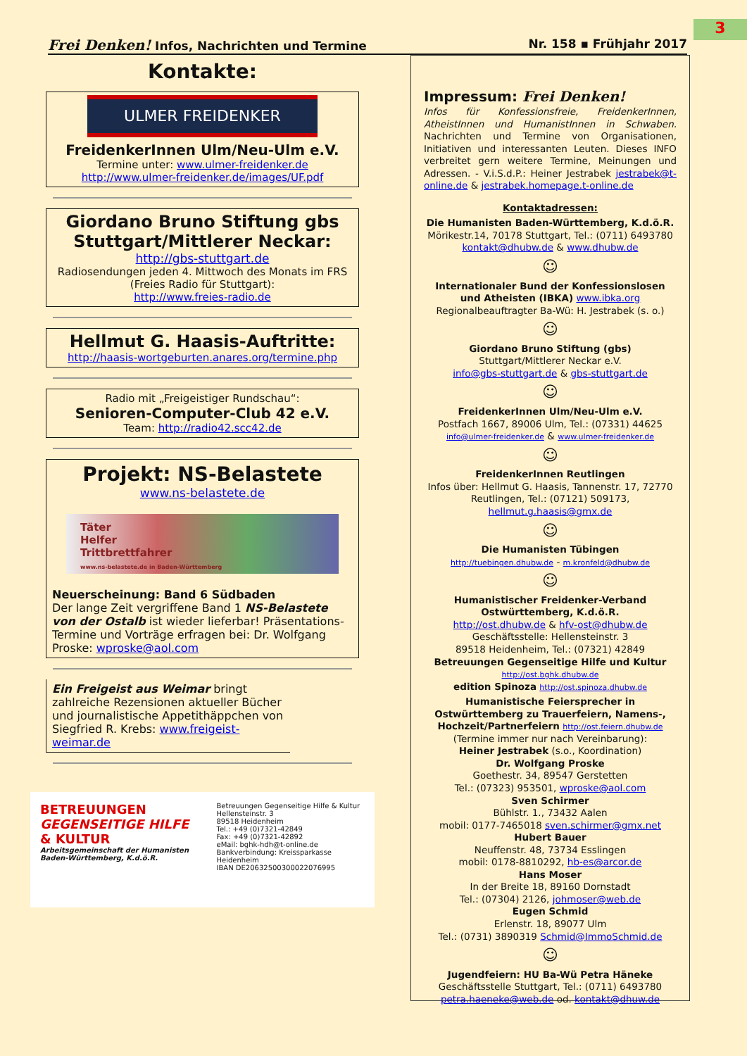3
Frei Denken! Infos, Nachrichten und Termine Nr. 158 ▪ Frühjahr 2017
Kontakte:
ULMER FREIDENKER
FreidenkerInnen Ulm/Neu-Ulm e.V.
Termine unter: www.ulmer-freidenker.de
http://www.ulmer-freidenker.de/images/UF.pdf
Giordano Bruno Stiftung gbs Stuttgart/Mittlerer Neckar:
http://gbs-stuttgart.de
Radiosendungen jeden 4. Mittwoch des Monats im FRS (Freies Radio für Stuttgart):
http://www.freies-radio.de
Hellmut G. Haasis-Auftritte:
http://haasis-wortgeburten.anares.org/termine.php
Radio mit „Freigeistiger Rundschau“:
Senioren-Computer-Club 42 e.V.
Team: http://radio42.scc42.de
Projekt: NS-Belastete
www.ns-belastete.de
Täter
Helfer
Trittbrettfahrer
www.ns-belastete.de in Baden-Württemberg
Neuerscheinung: Band 6 Südbaden
Der lange Zeit vergriffene Band 1 NS-Belastete von der Ostalb ist wieder lieferbar! Präsentations-Termine und Vorträge erfragen bei: Dr. Wolfgang Proske: wproske@aol.com
Ein Freigeist aus Weimar bringt zahlreiche Rezensionen aktueller Bücher und journalistische Appetithäppchen von Siegfried R. Krebs: www.freigeist-weimar.de
BETREUUNGEN
GEGENSEITIGE HILFE
& KULTUR
Arbeitsgemeinschaft der Humanisten Baden-Württemberg, K.d.ö.R.
Betreuungen Gegenseitige Hilfe & Kultur
Hellensteinstr. 3
89518 Heidenheim
Tel.: +49 (0)7321-42849
Fax: +49 (0)7321-42892
eMail: bghk-hdh@t-online.de
Bankverbindung: Kreissparkasse Heidenheim
IBAN DE20632500300022076995
Impressum: Frei Denken!
Infos für Konfessionsfreie, FreidenkerInnen, AtheistInnen und HumanistInnen in Schwaben. Nachrichten und Termine von Organisationen, Initiativen und interessanten Leuten. Dieses INFO verbreitet gern weitere Termine, Meinungen und Adressen. - V.i.S.d.P.: Heiner Jestrabek jestrabek@t-online.de & jestrabek.homepage.t-online.de
Kontaktadressen:
Die Humanisten Baden-Württemberg, K.d.ö.R.
Mörikestr.14, 70178 Stuttgart, Tel.: (0711) 6493780
kontakt@dhubw.de & www.dhubw.de
☺
Internationaler Bund der Konfessionslosen und Atheisten (IBKA) www.ibka.org
Regionalbeauftragter Ba-Wü: H. Jestrabek (s. o.)
☺
Giordano Bruno Stiftung (gbs)
Stuttgart/Mittlerer Neckar e.V.
info@gbs-stuttgart.de & gbs-stuttgart.de
☺
FreidenkerInnen Ulm/Neu-Ulm e.V.
Postfach 1667, 89006 Ulm, Tel.: (07331) 44625
info@ulmer-freidenker.de & www.ulmer-freidenker.de
☺
FreidenkerInnen Reutlingen
Infos über: Hellmut G. Haasis, Tannenstr. 17, 72770 Reutlingen, Tel.: (07121) 509173,
hellmut.g.haasis@gmx.de
☺
Die Humanisten Tübingen
http://tuebingen.dhubw.de - m.kronfeld@dhubw.de
☺
Humanistischer Freidenker-Verband Ostwürttemberg, K.d.ö.R.
http://ost.dhubw.de & hfv-ost@dhubw.de
Geschäftsstelle: Hellensteinstr. 3
89518 Heidenheim, Tel.: (07321) 42849
Betreuungen Gegenseitige Hilfe und Kultur
http://ost.bghk.dhubw.de
edition Spinoza http://ost.spinoza.dhubw.de
Humanistische Feiersprecher in Ostwürttemberg zu Trauerfeiern, Namens-, Hochzeit/Partnerfeiern http://ost.feiern.dhubw.de
(Termine immer nur nach Vereinbarung):
Heiner Jestrabek (s.o., Koordination)
Dr. Wolfgang Proske
Goethestr. 34, 89547 Gerstetten
Tel.: (07323) 953501, wproske@aol.com
Sven Schirmer
Bühlstr. 1., 73432 Aalen
mobil: 0177-7465018 sven.schirmer@gmx.net
Hubert Bauer
Neuffenstr. 48, 73734 Esslingen
mobil: 0178-8810292, hb-es@arcor.de
Hans Moser
In der Breite 18, 89160 Dornstadt
Tel.: (07304) 2126, johmoser@web.de
Eugen Schmid
Erlenstr. 18, 89077 Ulm
Tel.: (0731) 3890319 Schmid@ImmoSchmid.de
☺
Jugendfeiern: HU Ba-Wü Petra Häneke
Geschäftsstelle Stuttgart, Tel.: (0711) 6493780
petra.haeneke@web.de od. kontakt@dhuw.de